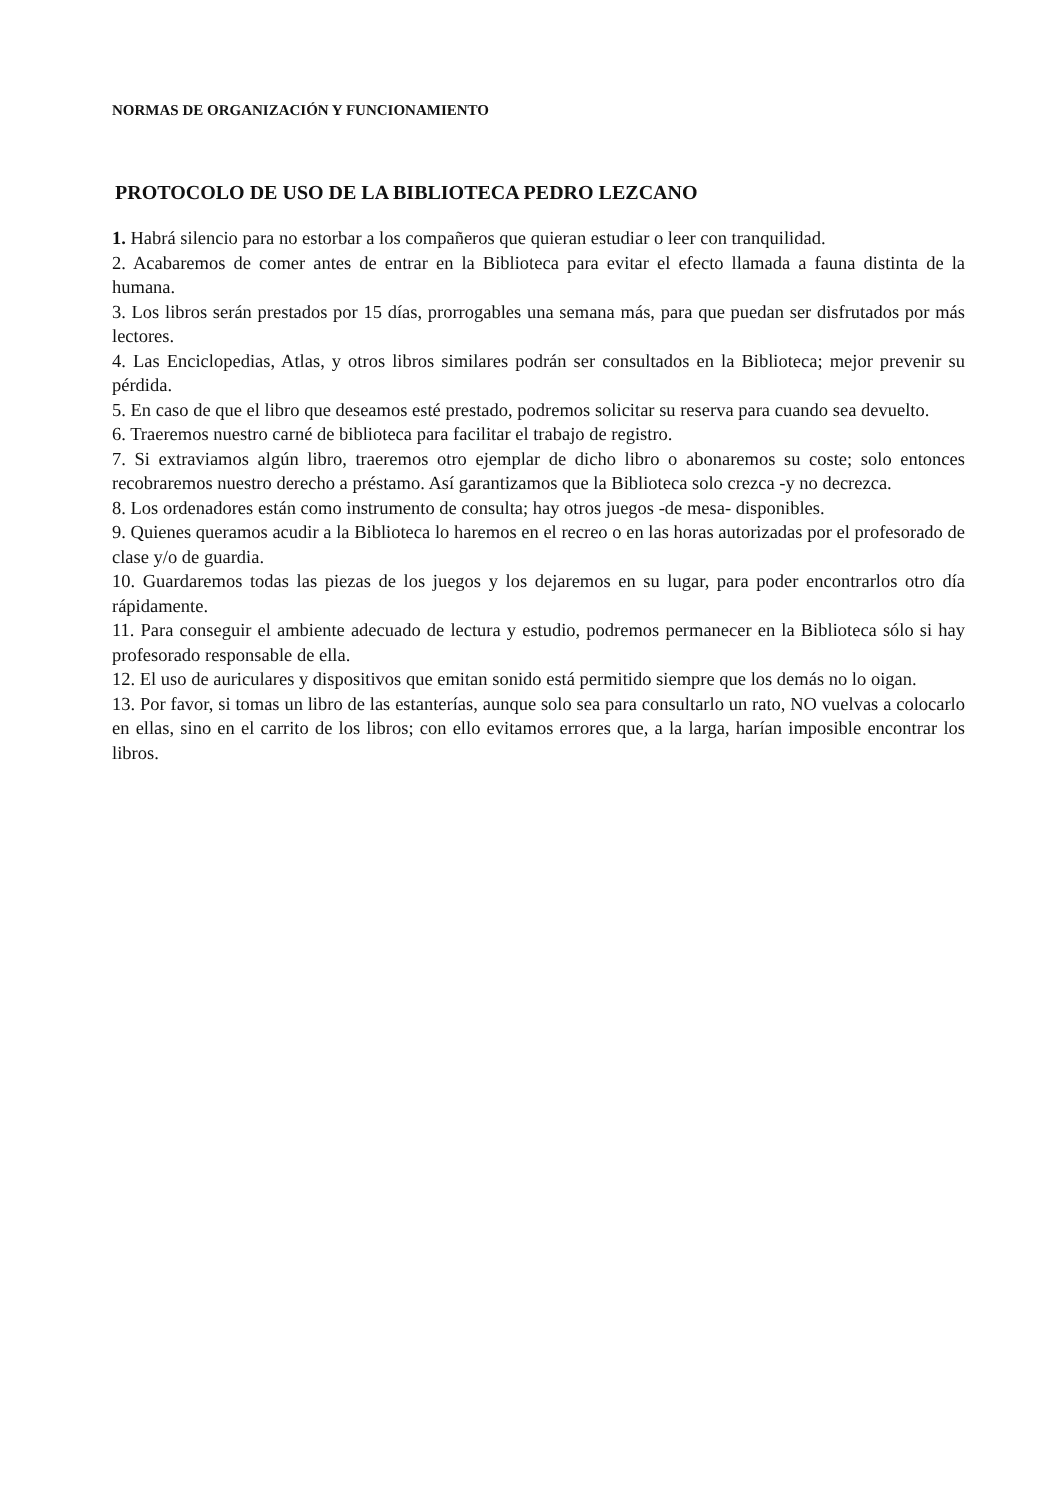NORMAS DE ORGANIZACIÓN Y FUNCIONAMIENTO
PROTOCOLO DE USO DE LA BIBLIOTECA PEDRO LEZCANO
1. Habrá silencio para no estorbar a los compañeros que quieran estudiar o leer con tranquilidad.
2. Acabaremos de comer antes de entrar en la Biblioteca para evitar el efecto llamada a fauna distinta de la humana.
3. Los libros serán prestados por 15 días, prorrogables una semana más, para que puedan ser disfrutados por más lectores.
4. Las Enciclopedias, Atlas, y otros libros similares podrán ser consultados en la Biblioteca; mejor prevenir su pérdida.
5. En caso de que el libro que deseamos esté prestado, podremos solicitar su reserva para cuando sea devuelto.
6. Traeremos nuestro carné de biblioteca para facilitar el trabajo de registro.
7. Si extraviamos algún libro, traeremos otro ejemplar de dicho libro o abonaremos su coste; solo entonces recobraremos nuestro derecho a préstamo. Así garantizamos que la Biblioteca solo crezca -y no decrezca.
8. Los ordenadores están como instrumento de consulta; hay otros juegos -de mesa- disponibles.
9. Quienes queramos acudir a la Biblioteca lo haremos en el recreo o en las horas autorizadas por el profesorado de clase y/o de guardia.
10. Guardaremos todas las piezas de los juegos y los dejaremos en su lugar, para poder encontrarlos otro día rápidamente.
11. Para conseguir el ambiente adecuado de lectura y estudio, podremos permanecer en la Biblioteca sólo si hay profesorado responsable de ella.
12. El uso de auriculares y dispositivos que emitan sonido está permitido siempre que los demás no lo oigan.
13. Por favor, si tomas un libro de las estanterías, aunque solo sea para consultarlo un rato, NO vuelvas a colocarlo en ellas, sino en el carrito de los libros; con ello evitamos errores que, a la larga, harían imposible encontrar los libros.